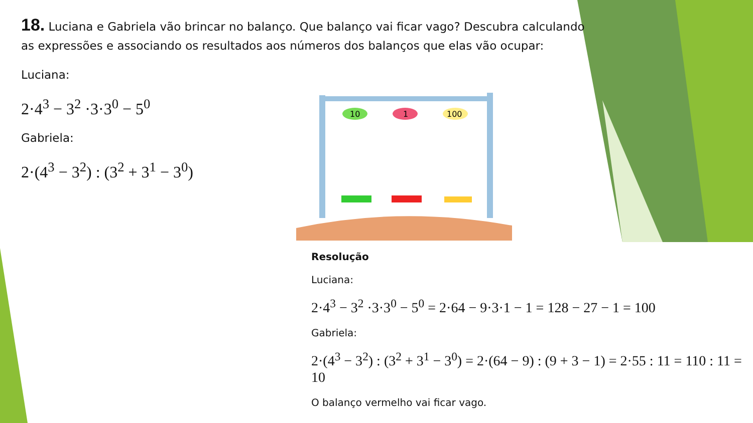10
1
100
18. Luciana e Gabriela vão brincar no balanço. Que balanço vai ficar vago? Descubra calculando as expressões e associando os resultados aos números dos balanços que elas vão ocupar:
Luciana:
2·4<sup>3</sup> − 3<sup>2</sup> ·3·3<sup>0</sup> − 5<sup>0</sup>
Gabriela:
2·(4<sup>3</sup> − 3<sup>2</sup>) : (3<sup>2</sup> + 3<sup>1</sup> − 3<sup>0</sup>)
Resolução
Luciana:
2·4<sup>3</sup> − 3<sup>2</sup> ·3·3<sup>0</sup> − 5<sup>0</sup> = 2·64 − 9·3·1 − 1 = 128 − 27 − 1 = 100
Gabriela:
2·(4<sup>3</sup> − 3<sup>2</sup>) : (3<sup>2</sup> + 3<sup>1</sup> − 3<sup>0</sup>) = 2·(64 − 9) : (9 + 3 − 1) = 2·55 : 11 = 110 : 11 = 10
O balanço vermelho vai ficar vago.